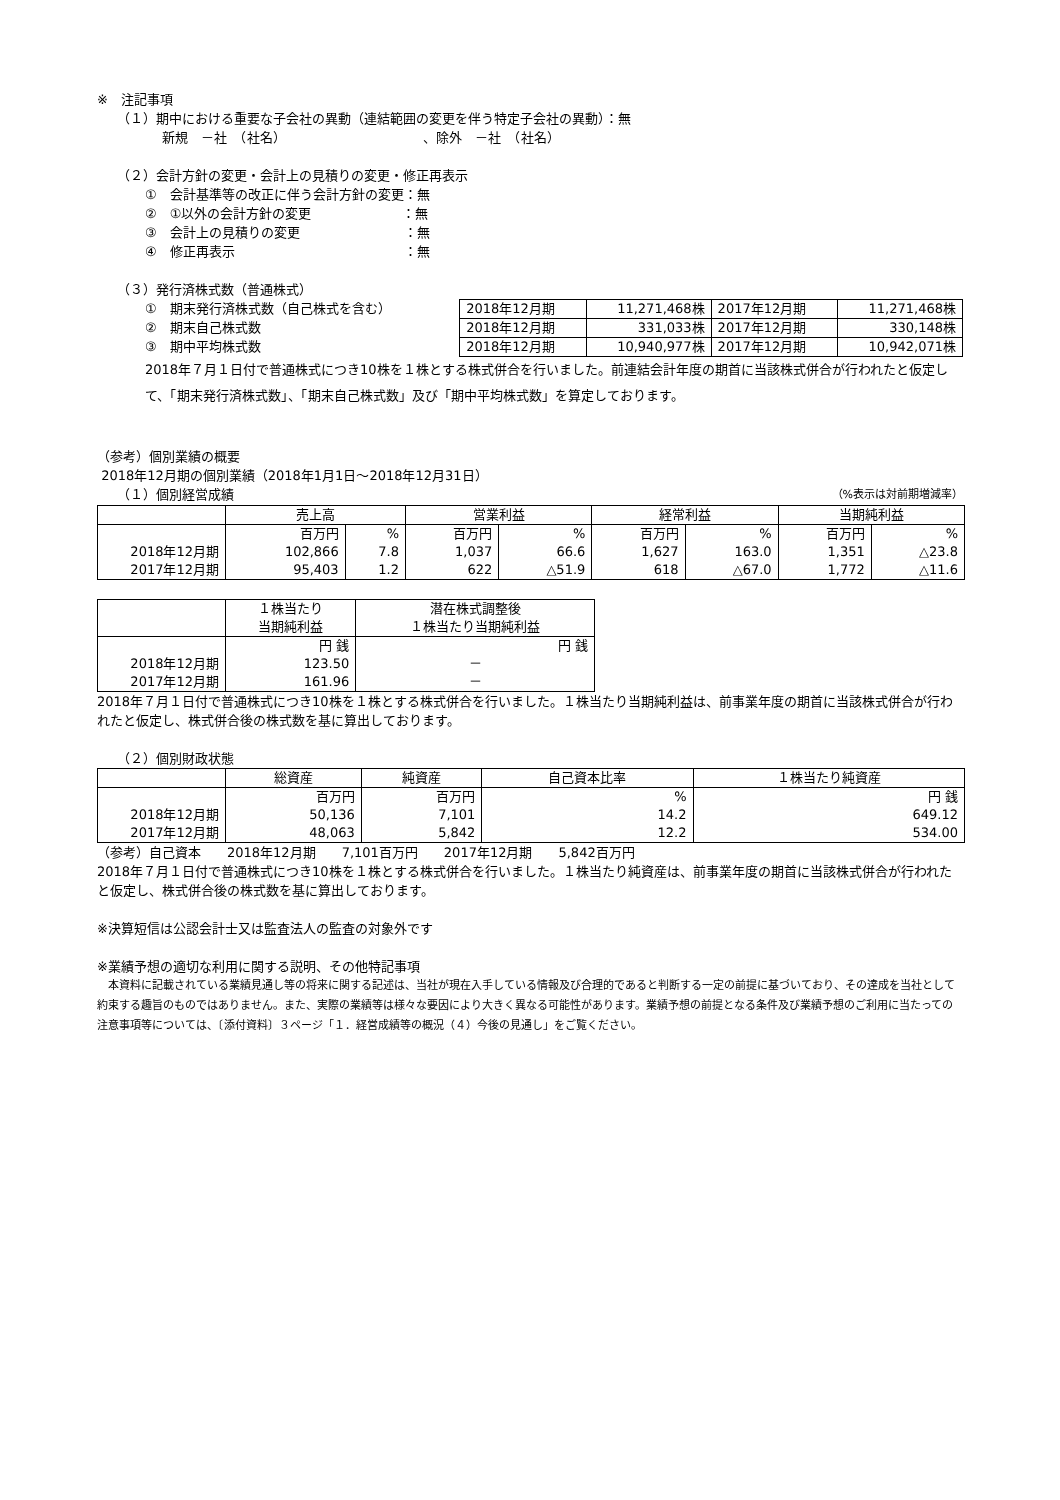※　注記事項
（１）期中における重要な子会社の異動（連結範囲の変更を伴う特定子会社の異動）：無
新規　－社　（社名）　　　　　　　　　　　、除外　－社　（社名）
（２）会計方針の変更・会計上の見積りの変更・修正再表示
①　会計基準等の改正に伴う会計方針の変更：無
②　①以外の会計方針の変更　　　　　　　：無
③　会計上の見積りの変更　　　　　　　　：無
④　修正再表示　　　　　　　　　　　　　：無
（３）発行済株式数（普通株式）
①　期末発行済株式数（自己株式を含む）
②　期末自己株式数
③　期中平均株式数
| 2018年12月期 | 11,271,468株 | 2017年12月期 | 11,271,468株 |
| 2018年12月期 | 331,033株 | 2017年12月期 | 330,148株 |
| 2018年12月期 | 10,940,977株 | 2017年12月期 | 10,942,071株 |
2018年７月１日付で普通株式につき10株を１株とする株式併合を行いました。前連結会計年度の期首に当該株式併合が行われたと仮定して、「期末発行済株式数」、「期末自己株式数」及び「期中平均株式数」を算定しております。
（参考）個別業績の概要
2018年12月期の個別業績（2018年1月1日～2018年12月31日）
（１）個別経営成績 （%表示は対前期増減率）
| | 売上高 | | 営業利益 | | 経常利益 | | 当期純利益 | |
| | 百万円 | % | 百万円 | % | 百万円 | % | 百万円 | % |
| 2018年12月期 | 102,866 | 7.8 | 1,037 | 66.6 | 1,627 | 163.0 | 1,351 | △23.8 |
| 2017年12月期 | 95,403 | 1.2 | 622 | △51.9 | 618 | △67.0 | 1,772 | △11.6 |
| | １株当たり 当期純利益 | 潜在株式調整後 １株当たり当期純利益 |
| | 円 銭 | 円 銭 |
| 2018年12月期 | 123.50 | － |
| 2017年12月期 | 161.96 | － |
2018年７月１日付で普通株式につき10株を１株とする株式併合を行いました。１株当たり当期純利益は、前事業年度の期首に当該株式併合が行われたと仮定し、株式併合後の株式数を基に算出しております。
（２）個別財政状態
| | 総資産 | 純資産 | 自己資本比率 | １株当たり純資産 |
| | 百万円 | 百万円 | % | 円 銭 |
| 2018年12月期 | 50,136 | 7,101 | 14.2 | 649.12 |
| 2017年12月期 | 48,063 | 5,842 | 12.2 | 534.00 |
（参考）自己資本　　2018年12月期　　7,101百万円　　2017年12月期　　5,842百万円
2018年７月１日付で普通株式につき10株を１株とする株式併合を行いました。１株当たり純資産は、前事業年度の期首に当該株式併合が行われたと仮定し、株式併合後の株式数を基に算出しております。
※決算短信は公認会計士又は監査法人の監査の対象外です
※業績予想の適切な利用に関する説明、その他特記事項
　本資料に記載されている業績見通し等の将来に関する記述は、当社が現在入手している情報及び合理的であると判断する一定の前提に基づいており、その達成を当社として約束する趣旨のものではありません。また、実際の業績等は様々な要因により大きく異なる可能性があります。業績予想の前提となる条件及び業績予想のご利用に当たっての注意事項等については、〔添付資料〕３ページ「１．経営成績等の概況（４）今後の見通し」をご覧ください。